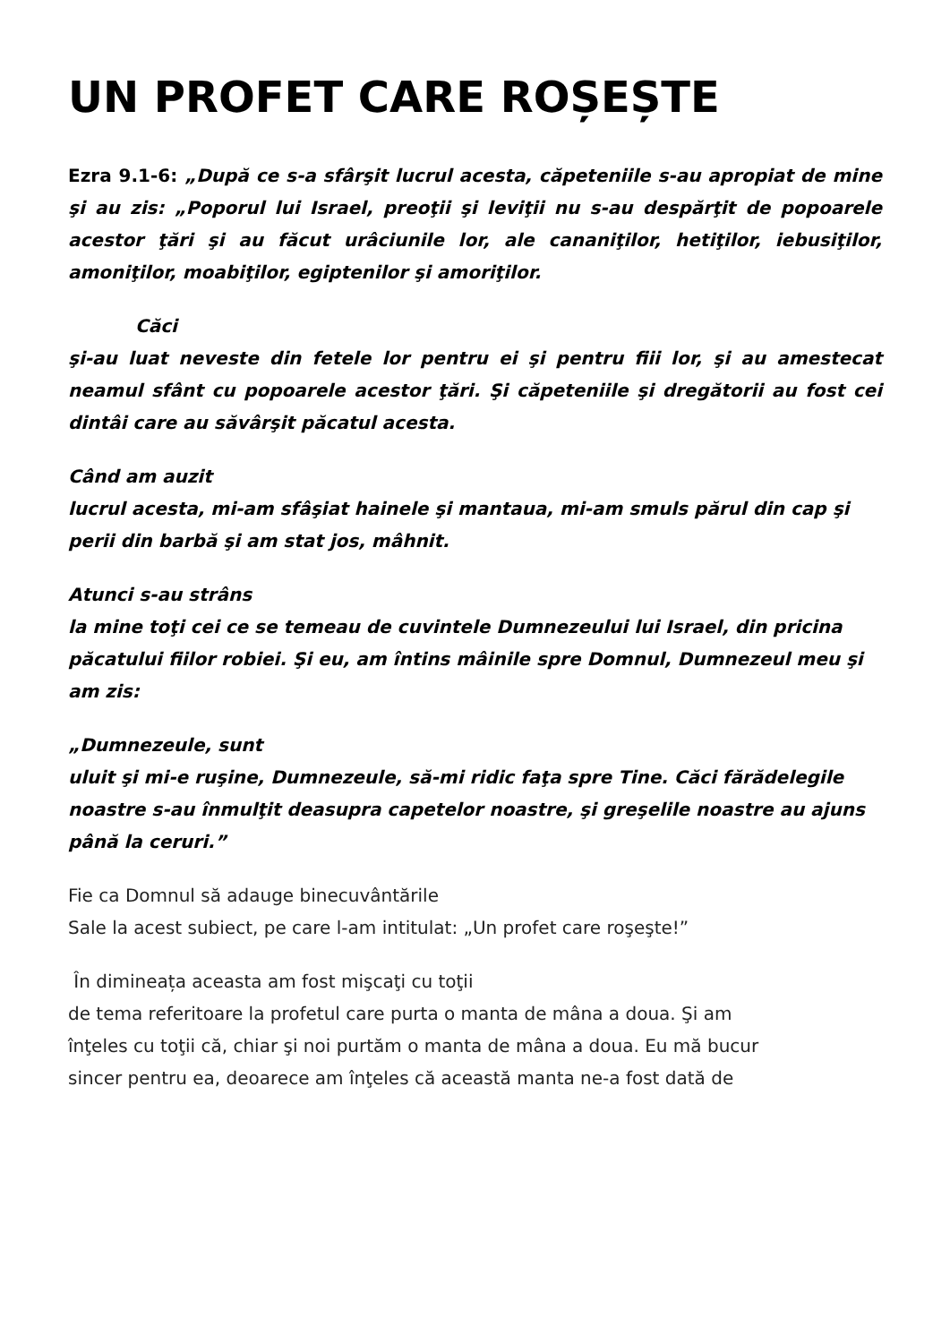UN PROFET CARE ROȘEȘTE
Ezra 9.1-6: „După ce s-a sfârşit lucrul acesta, căpeteniile s-au apropiat de mine şi au zis: „Poporul lui Israel, preoţii şi leviţii nu s-au despărţit de popoarele acestor ţări şi au făcut urâciunile lor, ale cananiţilor, hetiţilor, iebusiţilor, amoniţilor, moabiţilor, egiptenilor şi amoriţilor.
Căci
şi-au luat neveste din fetele lor pentru ei şi pentru fiii lor, şi au amestecat neamul sfânt cu popoarele acestor ţări. Şi căpeteniile şi dregătorii au fost cei dintâi care au săvârşit păcatul acesta.
Când am auzit
lucrul acesta, mi-am sfâşiat hainele şi mantaua, mi-am smuls părul din cap şi
perii din barbă şi am stat jos, mâhnit.
Atunci s-au strâns
la mine toţi cei ce se temeau de cuvintele Dumnezeului lui Israel, din pricina
păcatului fiilor robiei. Şi eu, am întins mâinile spre Domnul, Dumnezeul meu şi
am zis:
„Dumnezeule, sunt
uluit şi mi-e ruşine, Dumnezeule, să-mi ridic faţa spre Tine. Căci fărădelegile
noastre s-au înmulţit deasupra capetelor noastre, şi greşelile noastre au ajuns
până la ceruri.”
Fie ca Domnul să adauge binecuvântările
Sale la acest subiect, pe care l-am intitulat: „Un profet care roşeşte!”
În dimineața aceasta am fost mişcaţi cu toţii
de tema referitoare la profetul care purta o manta de mâna a doua. Şi am
înţeles cu toţii că, chiar şi noi purtăm o manta de mâna a doua. Eu mă bucur
sincer pentru ea, deoarece am înţeles că această manta ne-a fost dată de